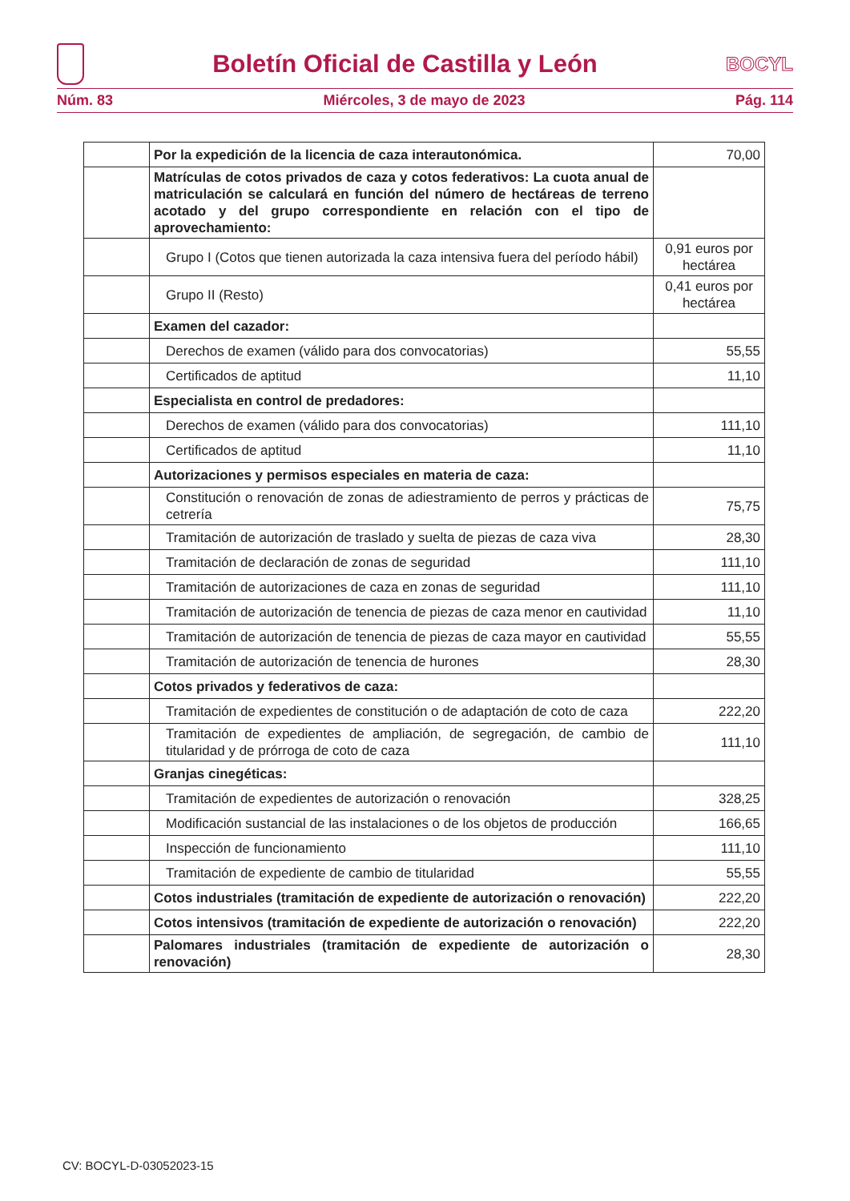Boletín Oficial de Castilla y León
BOCYL
Núm. 83 Miércoles, 3 de mayo de 2023 Pág. 114
| | Por la expedición de la licencia de caza interautonómica. | 70,00 |
| | Matrículas de cotos privados de caza y cotos federativos: La cuota anual de matriculación se calculará en función del número de hectáreas de terreno acotado y del grupo correspondiente en relación con el tipo de aprovechamiento: | |
| | Grupo I (Cotos que tienen autorizada la caza intensiva fuera del período hábil) | 0,91 euros por hectárea |
| | Grupo II (Resto) | 0,41 euros por hectárea |
| | Examen del cazador: | |
| | Derechos de examen (válido para dos convocatorias) | 55,55 |
| | Certificados de aptitud | 11,10 |
| | Especialista en control de predadores: | |
| | Derechos de examen (válido para dos convocatorias) | 111,10 |
| | Certificados de aptitud | 11,10 |
| | Autorizaciones y permisos especiales en materia de caza: | |
| | Constitución o renovación de zonas de adiestramiento de perros y prácticas de cetrería | 75,75 |
| | Tramitación de autorización de traslado y suelta de piezas de caza viva | 28,30 |
| | Tramitación de declaración de zonas de seguridad | 111,10 |
| | Tramitación de autorizaciones de caza en zonas de seguridad | 111,10 |
| | Tramitación de autorización de tenencia de piezas de caza menor en cautividad | 11,10 |
| | Tramitación de autorización de tenencia de piezas de caza mayor en cautividad | 55,55 |
| | Tramitación de autorización de tenencia de hurones | 28,30 |
| | Cotos privados y federativos de caza: | |
| | Tramitación de expedientes de constitución o de adaptación de coto de caza | 222,20 |
| | Tramitación de expedientes de ampliación, de segregación, de cambio de titularidad y de prórroga de coto de caza | 111,10 |
| | Granjas cinegéticas: | |
| | Tramitación de expedientes de autorización o renovación | 328,25 |
| | Modificación sustancial de las instalaciones o de los objetos de producción | 166,65 |
| | Inspección de funcionamiento | 111,10 |
| | Tramitación de expediente de cambio de titularidad | 55,55 |
| | Cotos industriales (tramitación de expediente de autorización o renovación) | 222,20 |
| | Cotos intensivos (tramitación de expediente de autorización o renovación) | 222,20 |
| | Palomares industriales (tramitación de expediente de autorización o renovación) | 28,30 |
CV: BOCYL-D-03052023-15